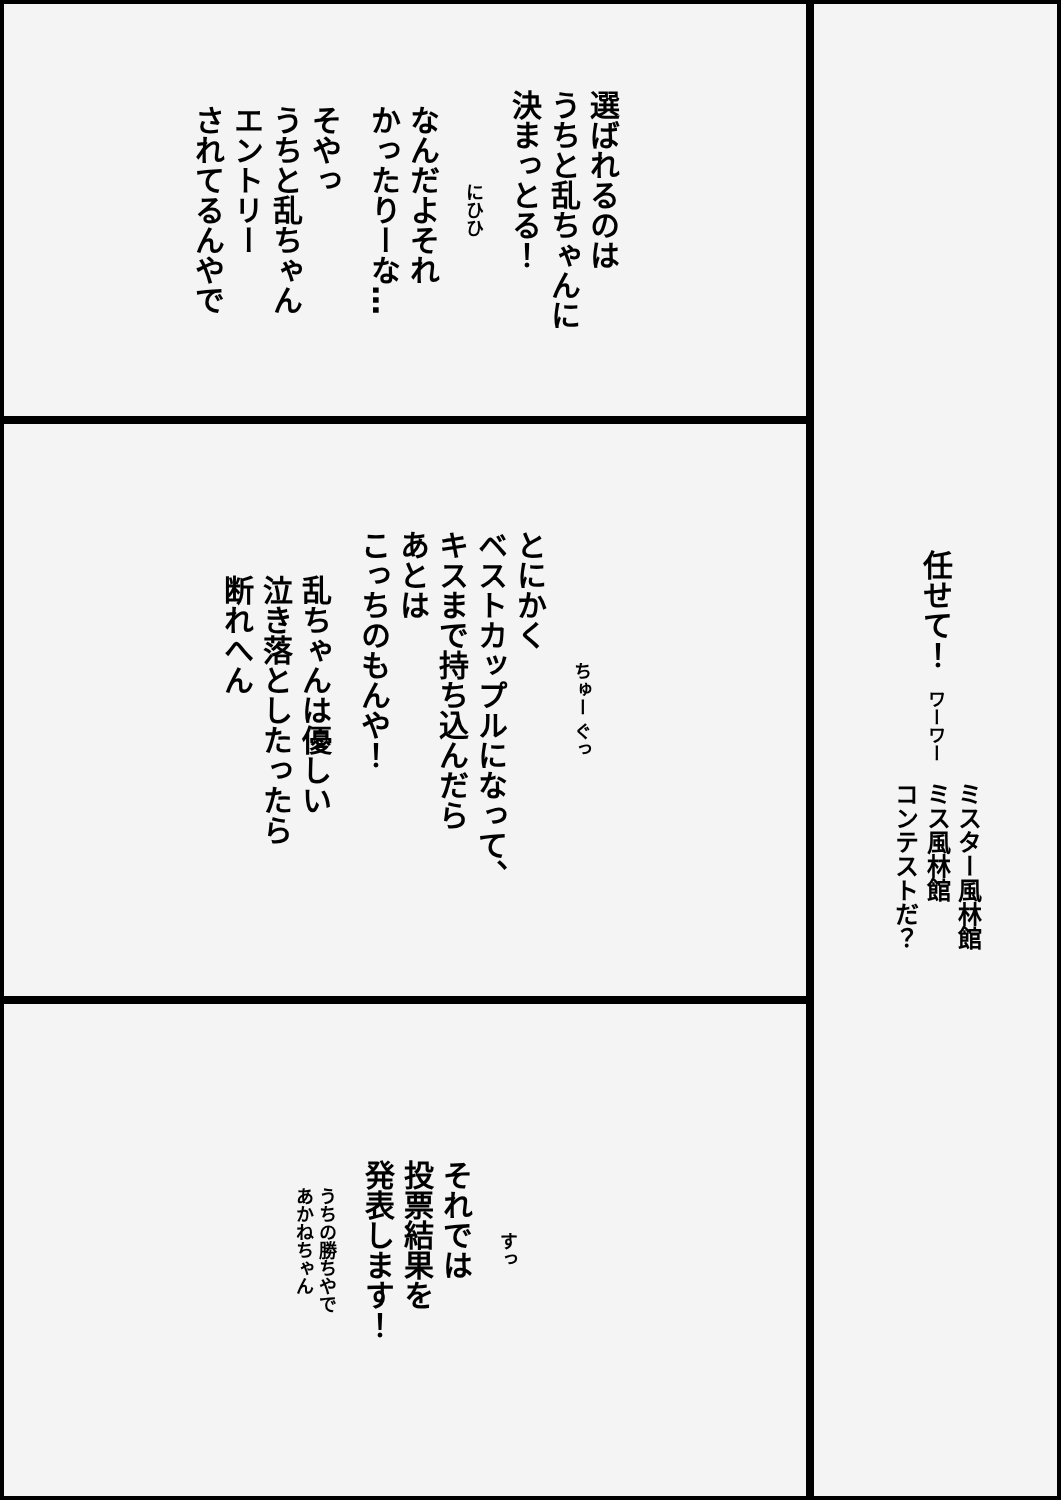そやっ
うちと乱ちゃん
エントリー
されてるんやで
なんだよそれ
かったりーな…
にひひ
選ばれるのは
うちと乱ちゃんに
決まっとる！
任せて！
ワーワー
ミスター風林館
ミス風林館
コンテストだ？
乱ちゃんは優しい
泣き落としたったら
断れへん
とにかく
ベストカップルになって、
キスまで持ち込んだら
あとは
こっちのもんや！
ちゅー ぐっ
うちの勝ちやで
あかねちゃん
それでは
投票結果を
発表します！
すっ